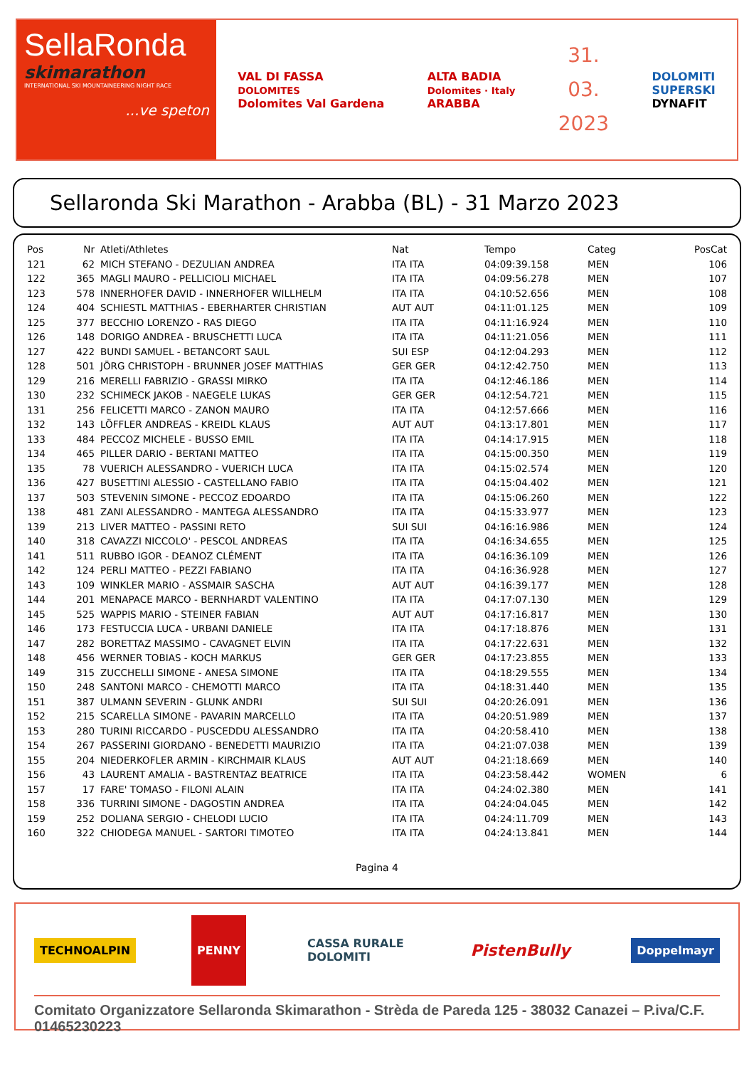SellaRonda
skimarathon
INTERNATIONAL SKI MOUNTAINEERING NIGHT RACE
...ve speton
VAL DI FASSA
DOLOMITES
Dolomites Val Gardena
ALTA BADIA
Dolomites · Italy
ARABBA
31.
03.
2023
DOLOMITI
SUPERSKI
DYNAFIT
Sellaronda Ski Marathon - Arabba (BL) - 31 Marzo 2023
| Pos | Nr | Atleti/Athletes | Nat | Tempo | Categ | PosCat |
| --- | --- | --- | --- | --- | --- | --- |
| 121 | 62 | MICH STEFANO - DEZULIAN ANDREA | ITA ITA | 04:09:39.158 | MEN | 106 |
| 122 | 365 | MAGLI MAURO - PELLICIOLI MICHAEL | ITA ITA | 04:09:56.278 | MEN | 107 |
| 123 | 578 | INNERHOFER DAVID - INNERHOFER WILLHELM | ITA ITA | 04:10:52.656 | MEN | 108 |
| 124 | 404 | SCHIESTL MATTHIAS - EBERHARTER CHRISTIAN | AUT AUT | 04:11:01.125 | MEN | 109 |
| 125 | 377 | BECCHIO LORENZO - RAS DIEGO | ITA ITA | 04:11:16.924 | MEN | 110 |
| 126 | 148 | DORIGO ANDREA - BRUSCHETTI LUCA | ITA ITA | 04:11:21.056 | MEN | 111 |
| 127 | 422 | BUNDI SAMUEL - BETANCORT SAUL | SUI ESP | 04:12:04.293 | MEN | 112 |
| 128 | 501 | JÖRG CHRISTOPH - BRUNNER JOSEF MATTHIAS | GER GER | 04:12:42.750 | MEN | 113 |
| 129 | 216 | MERELLI FABRIZIO - GRASSI MIRKO | ITA ITA | 04:12:46.186 | MEN | 114 |
| 130 | 232 | SCHIMECK JAKOB - NAEGELE LUKAS | GER GER | 04:12:54.721 | MEN | 115 |
| 131 | 256 | FELICETTI MARCO - ZANON MAURO | ITA ITA | 04:12:57.666 | MEN | 116 |
| 132 | 143 | LÖFFLER ANDREAS - KREIDL KLAUS | AUT AUT | 04:13:17.801 | MEN | 117 |
| 133 | 484 | PECCOZ MICHELE - BUSSO EMIL | ITA ITA | 04:14:17.915 | MEN | 118 |
| 134 | 465 | PILLER DARIO - BERTANI MATTEO | ITA ITA | 04:15:00.350 | MEN | 119 |
| 135 | 78 | VUERICH ALESSANDRO - VUERICH LUCA | ITA ITA | 04:15:02.574 | MEN | 120 |
| 136 | 427 | BUSETTINI ALESSIO - CASTELLANO FABIO | ITA ITA | 04:15:04.402 | MEN | 121 |
| 137 | 503 | STEVENIN SIMONE - PECCOZ EDOARDO | ITA ITA | 04:15:06.260 | MEN | 122 |
| 138 | 481 | ZANI ALESSANDRO - MANTEGA ALESSANDRO | ITA ITA | 04:15:33.977 | MEN | 123 |
| 139 | 213 | LIVER MATTEO - PASSINI RETO | SUI SUI | 04:16:16.986 | MEN | 124 |
| 140 | 318 | CAVAZZI NICCOLO' - PESCOL ANDREAS | ITA ITA | 04:16:34.655 | MEN | 125 |
| 141 | 511 | RUBBO IGOR - DEANOZ CLÉMENT | ITA ITA | 04:16:36.109 | MEN | 126 |
| 142 | 124 | PERLI MATTEO - PEZZI FABIANO | ITA ITA | 04:16:36.928 | MEN | 127 |
| 143 | 109 | WINKLER MARIO - ASSMAIR SASCHA | AUT AUT | 04:16:39.177 | MEN | 128 |
| 144 | 201 | MENAPACE MARCO - BERNHARDT VALENTINO | ITA ITA | 04:17:07.130 | MEN | 129 |
| 145 | 525 | WAPPIS MARIO - STEINER FABIAN | AUT AUT | 04:17:16.817 | MEN | 130 |
| 146 | 173 | FESTUCCIA LUCA - URBANI DANIELE | ITA ITA | 04:17:18.876 | MEN | 131 |
| 147 | 282 | BORETTAZ MASSIMO - CAVAGNET ELVIN | ITA ITA | 04:17:22.631 | MEN | 132 |
| 148 | 456 | WERNER TOBIAS - KOCH MARKUS | GER GER | 04:17:23.855 | MEN | 133 |
| 149 | 315 | ZUCCHELLI SIMONE - ANESA SIMONE | ITA ITA | 04:18:29.555 | MEN | 134 |
| 150 | 248 | SANTONI MARCO - CHEMOTTI MARCO | ITA ITA | 04:18:31.440 | MEN | 135 |
| 151 | 387 | ULMANN SEVERIN - GLUNK ANDRI | SUI SUI | 04:20:26.091 | MEN | 136 |
| 152 | 215 | SCARELLA SIMONE - PAVARIN MARCELLO | ITA ITA | 04:20:51.989 | MEN | 137 |
| 153 | 280 | TURINI RICCARDO - PUSCEDDU ALESSANDRO | ITA ITA | 04:20:58.410 | MEN | 138 |
| 154 | 267 | PASSERINI GIORDANO - BENEDETTI MAURIZIO | ITA ITA | 04:21:07.038 | MEN | 139 |
| 155 | 204 | NIEDERKOFLER ARMIN - KIRCHMAIR KLAUS | AUT AUT | 04:21:18.669 | MEN | 140 |
| 156 | 43 | LAURENT AMALIA - BASTRENTAZ BEATRICE | ITA ITA | 04:23:58.442 | WOMEN | 6 |
| 157 | 17 | FARE' TOMASO - FILONI ALAIN | ITA ITA | 04:24:02.380 | MEN | 141 |
| 158 | 336 | TURRINI SIMONE - DAGOSTIN ANDREA | ITA ITA | 04:24:04.045 | MEN | 142 |
| 159 | 252 | DOLIANA SERGIO - CHELODI LUCIO | ITA ITA | 04:24:11.709 | MEN | 143 |
| 160 | 322 | CHIODEGA MANUEL - SARTORI TIMOTEO | ITA ITA | 04:24:13.841 | MEN | 144 |
Pagina 4
TECHNOALPIN
PENNY
CASSA RURALE
DOLOMITI
PistenBully
Doppelmayr
Comitato Organizzatore Sellaronda Skimarathon - Strèda de Pareda 125 - 38032 Canazei – P.iva/C.F. 01465230223